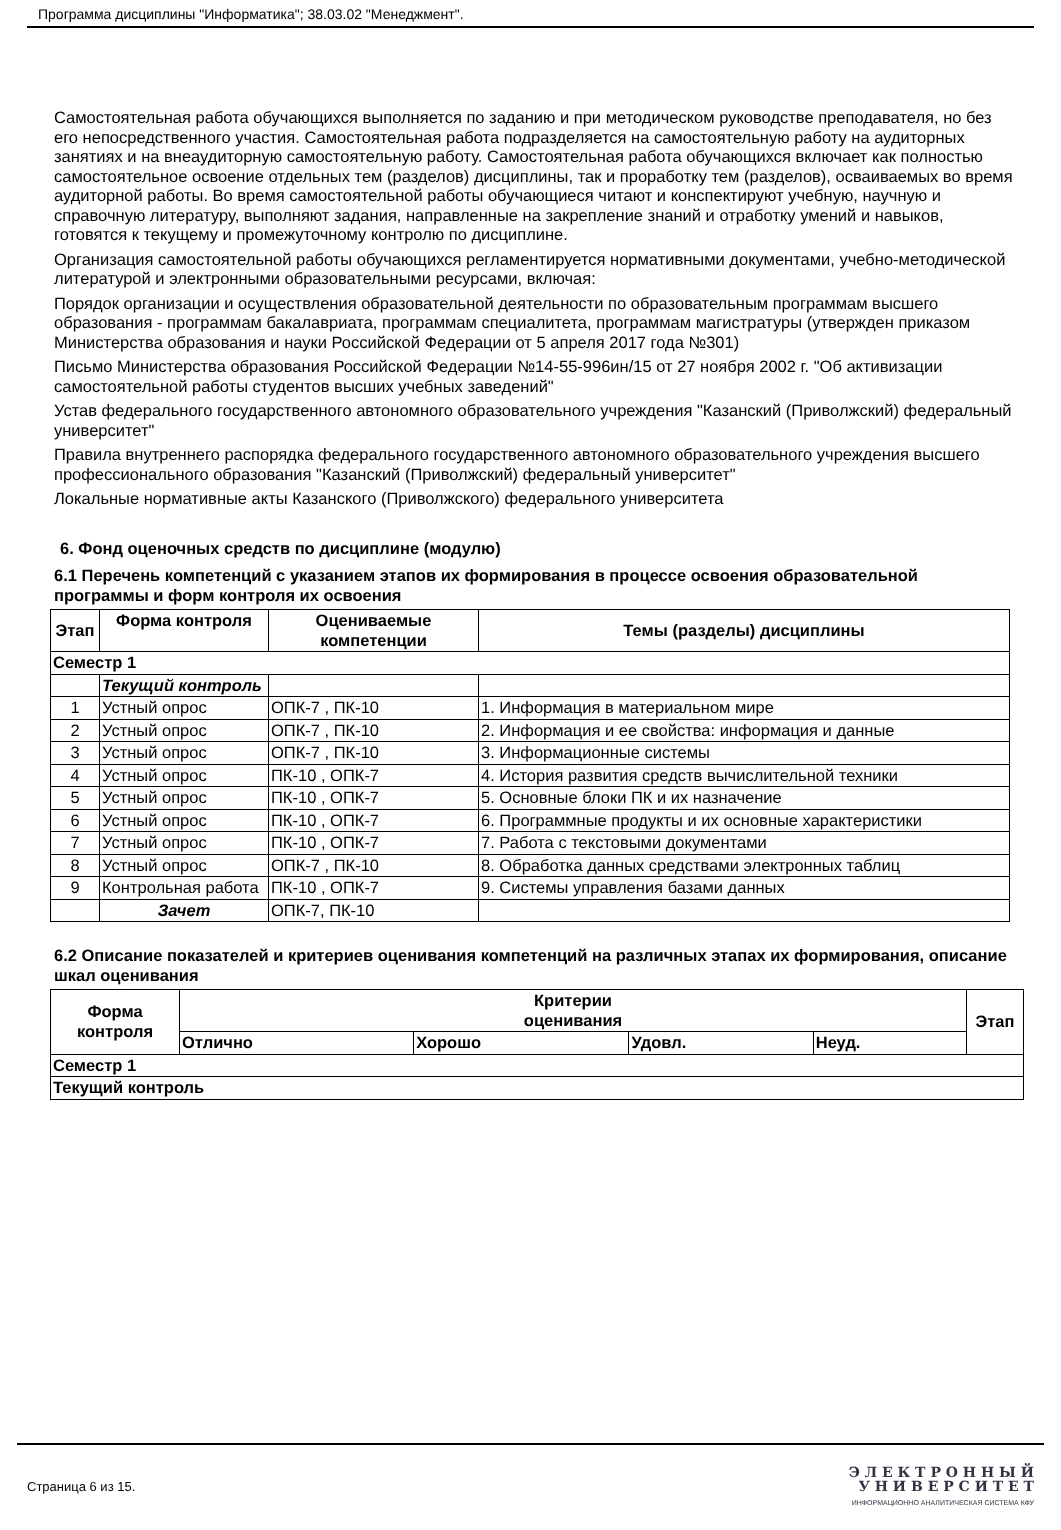Программа дисциплины "Информатика"; 38.03.02 "Менеджмент".
Самостоятельная работа обучающихся выполняется по заданию и при методическом руководстве преподавателя, но без его непосредственного участия. Самостоятельная работа подразделяется на самостоятельную работу на аудиторных занятиях и на внеаудиторную самостоятельную работу. Самостоятельная работа обучающихся включает как полностью самостоятельное освоение отдельных тем (разделов) дисциплины, так и проработку тем (разделов), осваиваемых во время аудиторной работы. Во время самостоятельной работы обучающиеся читают и конспектируют учебную, научную и справочную литературу, выполняют задания, направленные на закрепление знаний и отработку умений и навыков, готовятся к текущему и промежуточному контролю по дисциплине.
Организация самостоятельной работы обучающихся регламентируется нормативными документами, учебно-методической литературой и электронными образовательными ресурсами, включая:
Порядок организации и осуществления образовательной деятельности по образовательным программам высшего образования - программам бакалавриата, программам специалитета, программам магистратуры (утвержден приказом Министерства образования и науки Российской Федерации от 5 апреля 2017 года №301)
Письмо Министерства образования Российской Федерации №14-55-996ин/15 от 27 ноября 2002 г. "Об активизации самостоятельной работы студентов высших учебных заведений"
Устав федерального государственного автономного образовательного учреждения "Казанский (Приволжский) федеральный университет"
Правила внутреннего распорядка федерального государственного автономного образовательного учреждения высшего профессионального образования "Казанский (Приволжский) федеральный университет"
Локальные нормативные акты Казанского (Приволжского) федерального университета
6. Фонд оценочных средств по дисциплине (модулю)
6.1 Перечень компетенций с указанием этапов их формирования в процессе освоения образовательной программы и форм контроля их освоения
| Этап | Форма контроля | Оцениваемые компетенции | Темы (разделы) дисциплины |
| --- | --- | --- | --- |
| Семестр 1 | | | |
| | Текущий контроль | | |
| 1 | Устный опрос | ОПК-7 , ПК-10 | 1. Информация в материальном мире |
| 2 | Устный опрос | ОПК-7 , ПК-10 | 2. Информация и ее свойства: информация и данные |
| 3 | Устный опрос | ОПК-7 , ПК-10 | 3. Информационные системы |
| 4 | Устный опрос | ПК-10 , ОПК-7 | 4. История развития средств вычислительной техники |
| 5 | Устный опрос | ПК-10 , ОПК-7 | 5. Основные блоки ПК и их назначение |
| 6 | Устный опрос | ПК-10 , ОПК-7 | 6. Программные продукты и их основные характеристики |
| 7 | Устный опрос | ПК-10 , ОПК-7 | 7. Работа с текстовыми документами |
| 8 | Устный опрос | ОПК-7 , ПК-10 | 8. Обработка данных средствами электронных таблиц |
| 9 | Контрольная работа | ПК-10 , ОПК-7 | 9. Системы управления базами данных |
| | Зачет | ОПК-7, ПК-10 | |
6.2 Описание показателей и критериев оценивания компетенций на различных этапах их формирования, описание шкал оценивания
| Форма контроля | Критерии оценивания | | | | Этап |
| --- | --- | --- | --- | --- | --- |
| | Отлично | Хорошо | Удовл. | Неуд. | |
| Семестр 1 | | | | | |
| Текущий контроль | | | | | |
Страница 6 из 15.
Э Л Е К Т Р О Н Н Ы Й
У Н И В Е Р С И Т Е Т
ИНФОРМАЦИОННО АНАЛИТИЧЕСКАЯ СИСТЕМА КФУ